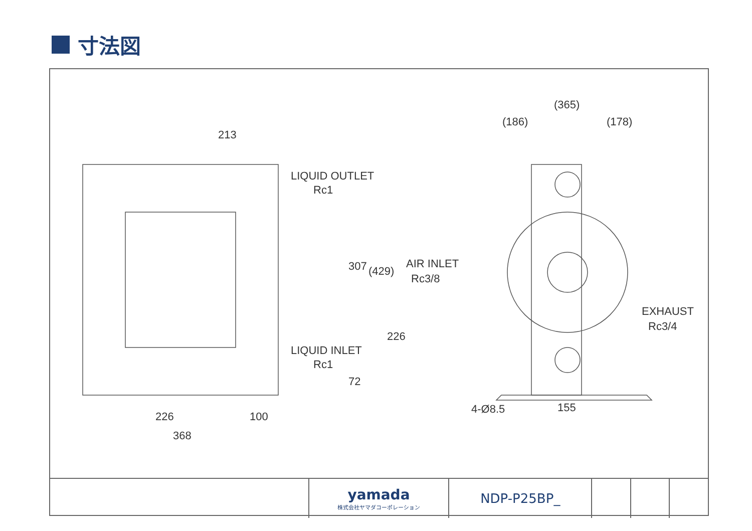寸法図
213
LIQUID OUTLET
Rc1
LIQUID INLET
Rc1
307 (429)
72
226
226 100
368
(365)
(186) (178)
AIR INLET
Rc3/8
EXHAUST
Rc3/4
4-Ø8.5 155
yamada
株式会社ヤマダコーポレーション
NDP-P25BP_